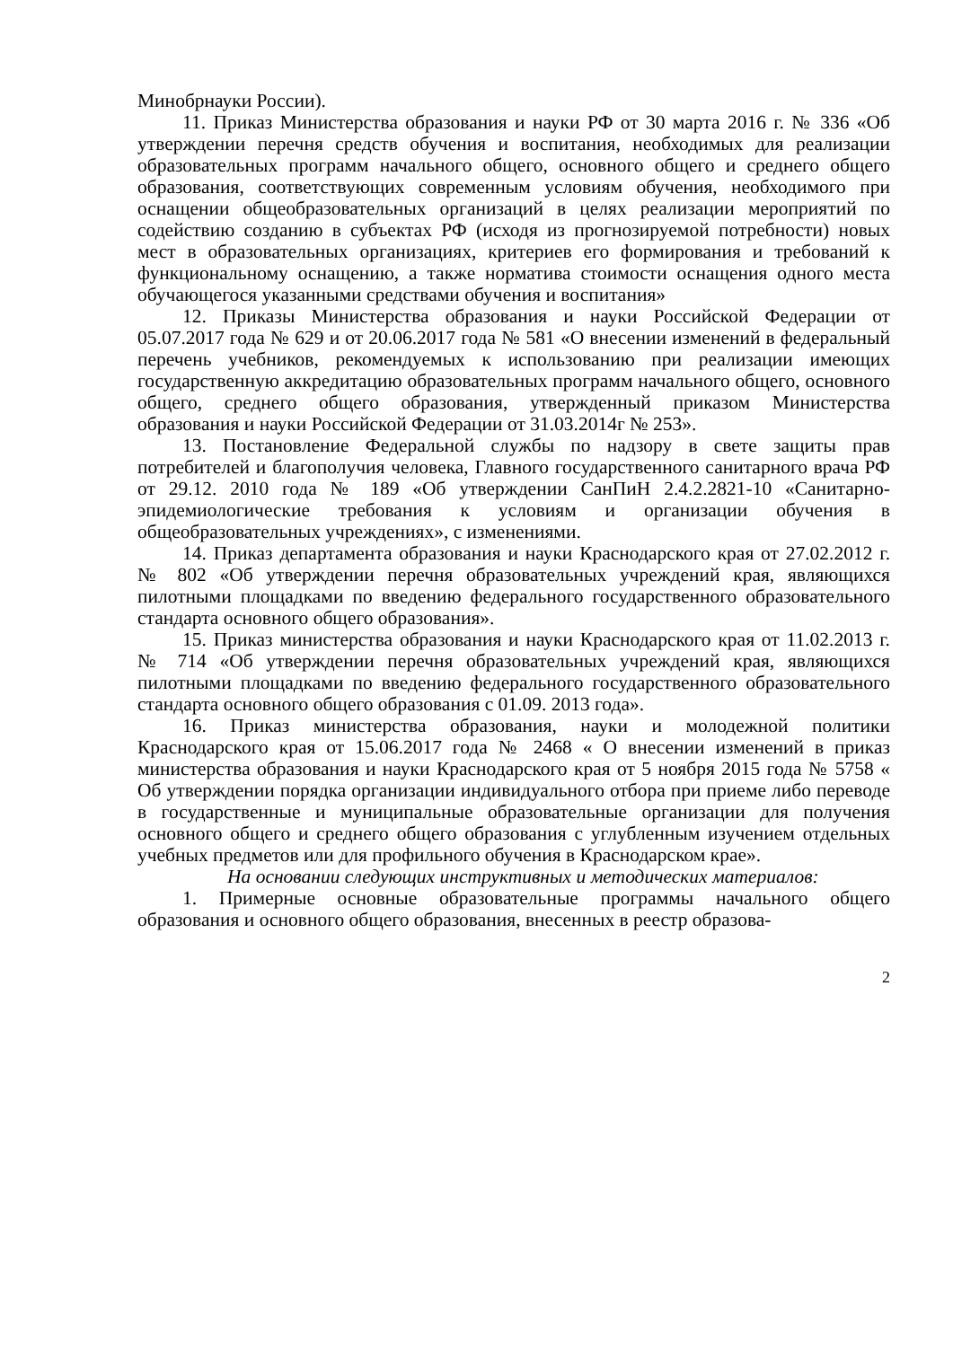Минобрнауки России).
11. Приказ Министерства образования и науки РФ от 30 марта 2016 г. № 336 «Об утверждении перечня средств обучения и воспитания, необходимых для реализации образовательных программ начального общего, основного общего и среднего общего образования, соответствующих современным условиям обучения, необходимого при оснащении общеобразовательных организаций в целях реализации мероприятий по содействию созданию в субъектах РФ (исходя из прогнозируемой потребности) новых мест в образовательных организациях, критериев его формирования и требований к функциональному оснащению, а также норматива стоимости оснащения одного места обучающегося указанными средствами обучения и воспитания»
12. Приказы Министерства образования и науки Российской Федерации от 05.07.2017 года № 629 и от 20.06.2017 года № 581 «О внесении изменений в федеральный перечень учебников, рекомендуемых к использованию при реализации имеющих государственную аккредитацию образовательных программ начального общего, основного общего, среднего общего образования, утвержденный приказом Министерства образования и науки Российской Федерации от 31.03.2014г № 253».
13. Постановление Федеральной службы по надзору в свете защиты прав потребителей и благополучия человека, Главного государственного санитарного врача РФ от 29.12. 2010 года № 189 «Об утверждении СанПиН 2.4.2.2821-10 «Санитарно-эпидемиологические требования к условиям и организации обучения в общеобразовательных учреждениях», с изменениями.
14. Приказ департамента образования и науки Краснодарского края от 27.02.2012 г. № 802 «Об утверждении перечня образовательных учреждений края, являющихся пилотными площадками по введению федерального государственного образовательного стандарта основного общего образования».
15. Приказ министерства образования и науки Краснодарского края от 11.02.2013 г. № 714 «Об утверждении перечня образовательных учреждений края, являющихся пилотными площадками по введению федерального государственного образовательного стандарта основного общего образования с 01.09. 2013 года».
16. Приказ министерства образования, науки и молодежной политики Краснодарского края от 15.06.2017 года № 2468 « О внесении изменений в приказ министерства образования и науки Краснодарского края от 5 ноября 2015 года № 5758 « Об утверждении порядка организации индивидуального отбора при приеме либо переводе в государственные и муниципальные образовательные организации для получения основного общего и среднего общего образования с углубленным изучением отдельных учебных предметов или для профильного обучения в Краснодарском крае».
На основании следующих инструктивных и методических материалов:
1. Примерные основные образовательные программы начального общего образования и основного общего образования, внесенных в реестр образова-
2